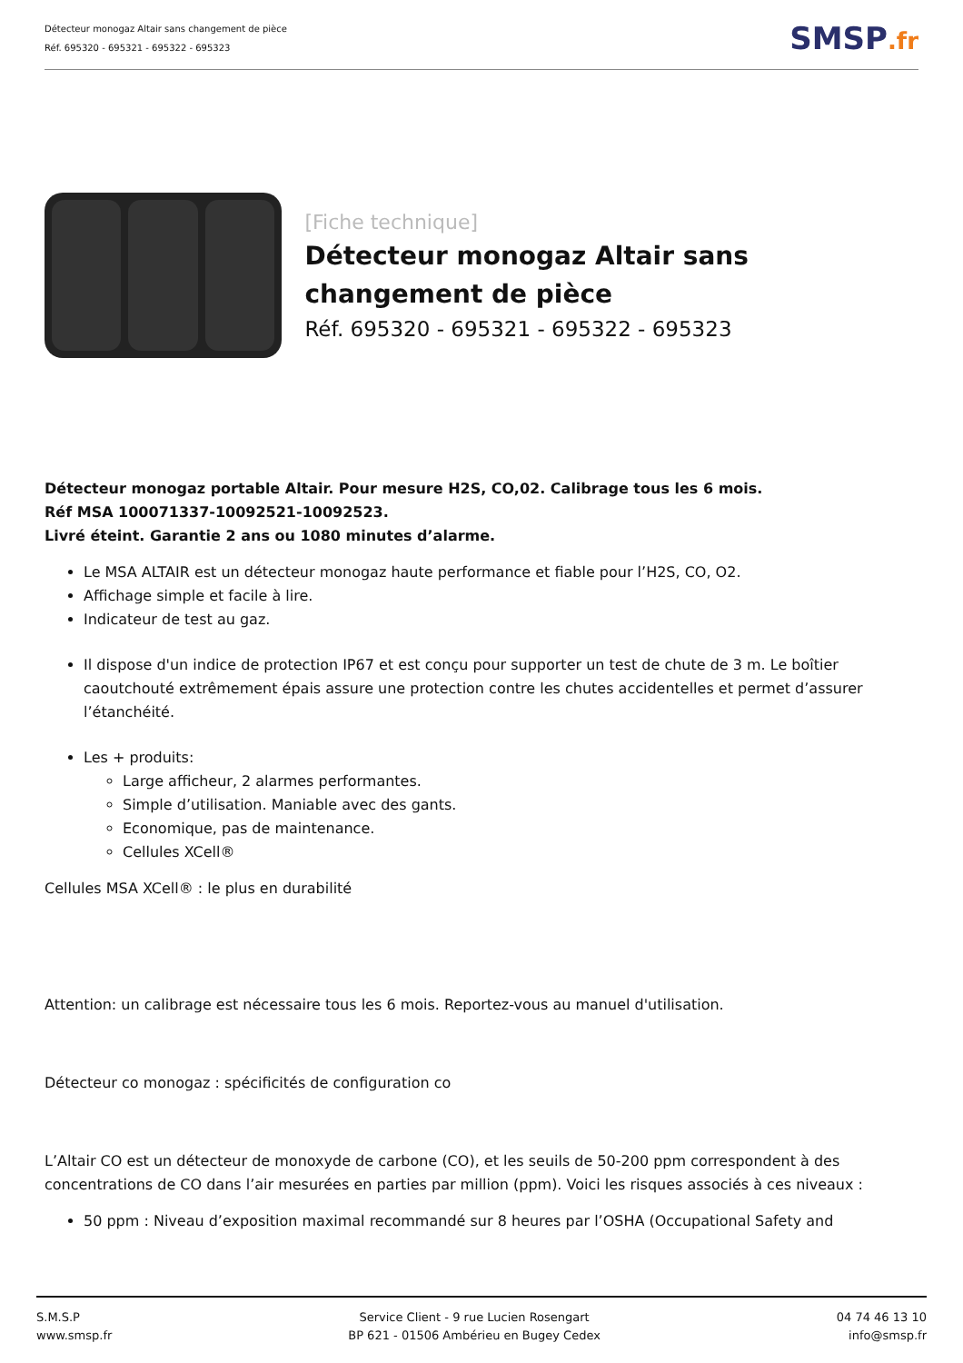Détecteur monogaz Altair sans changement de pièce
Réf. 695320 - 695321 - 695322 - 695323
SMSP.fr
[Fiche technique]
Détecteur monogaz Altair sans changement de pièce
Réf. 695320 - 695321 - 695322 - 695323
Détecteur monogaz portable Altair. Pour mesure H2S, CO,02. Calibrage tous les 6 mois.
Réf MSA 100071337-10092521-10092523.
Livré éteint. Garantie 2 ans ou 1080 minutes d’alarme.
Le MSA ALTAIR est un détecteur monogaz haute performance et fiable pour l’H2S, CO, O2.
Affichage simple et facile à lire.
Indicateur de test au gaz.
Il dispose d'un indice de protection IP67 et est conçu pour supporter un test de chute de 3 m. Le boîtier caoutchouté extrêmement épais assure une protection contre les chutes accidentelles et permet d’assurer l’étanchéité.
Les + produits:
Large afficheur, 2 alarmes performantes.
Simple d’utilisation. Maniable avec des gants.
Economique, pas de maintenance.
Cellules XCell®
Cellules MSA XCell® : le plus en durabilité
Attention: un calibrage est nécessaire tous les 6 mois. Reportez-vous au manuel d'utilisation.
Détecteur co monogaz : spécificités de configuration co
L’Altair CO est un détecteur de monoxyde de carbone (CO), et les seuils de 50-200 ppm correspondent à des concentrations de CO dans l’air mesurées en parties par million (ppm). Voici les risques associés à ces niveaux :
50 ppm : Niveau d’exposition maximal recommandé sur 8 heures par l’OSHA (Occupational Safety and
S.M.S.P
www.smsp.fr
Service Client - 9 rue Lucien Rosengart
BP 621 - 01506 Ambérieu en Bugey Cedex
04 74 46 13 10
info@smsp.fr